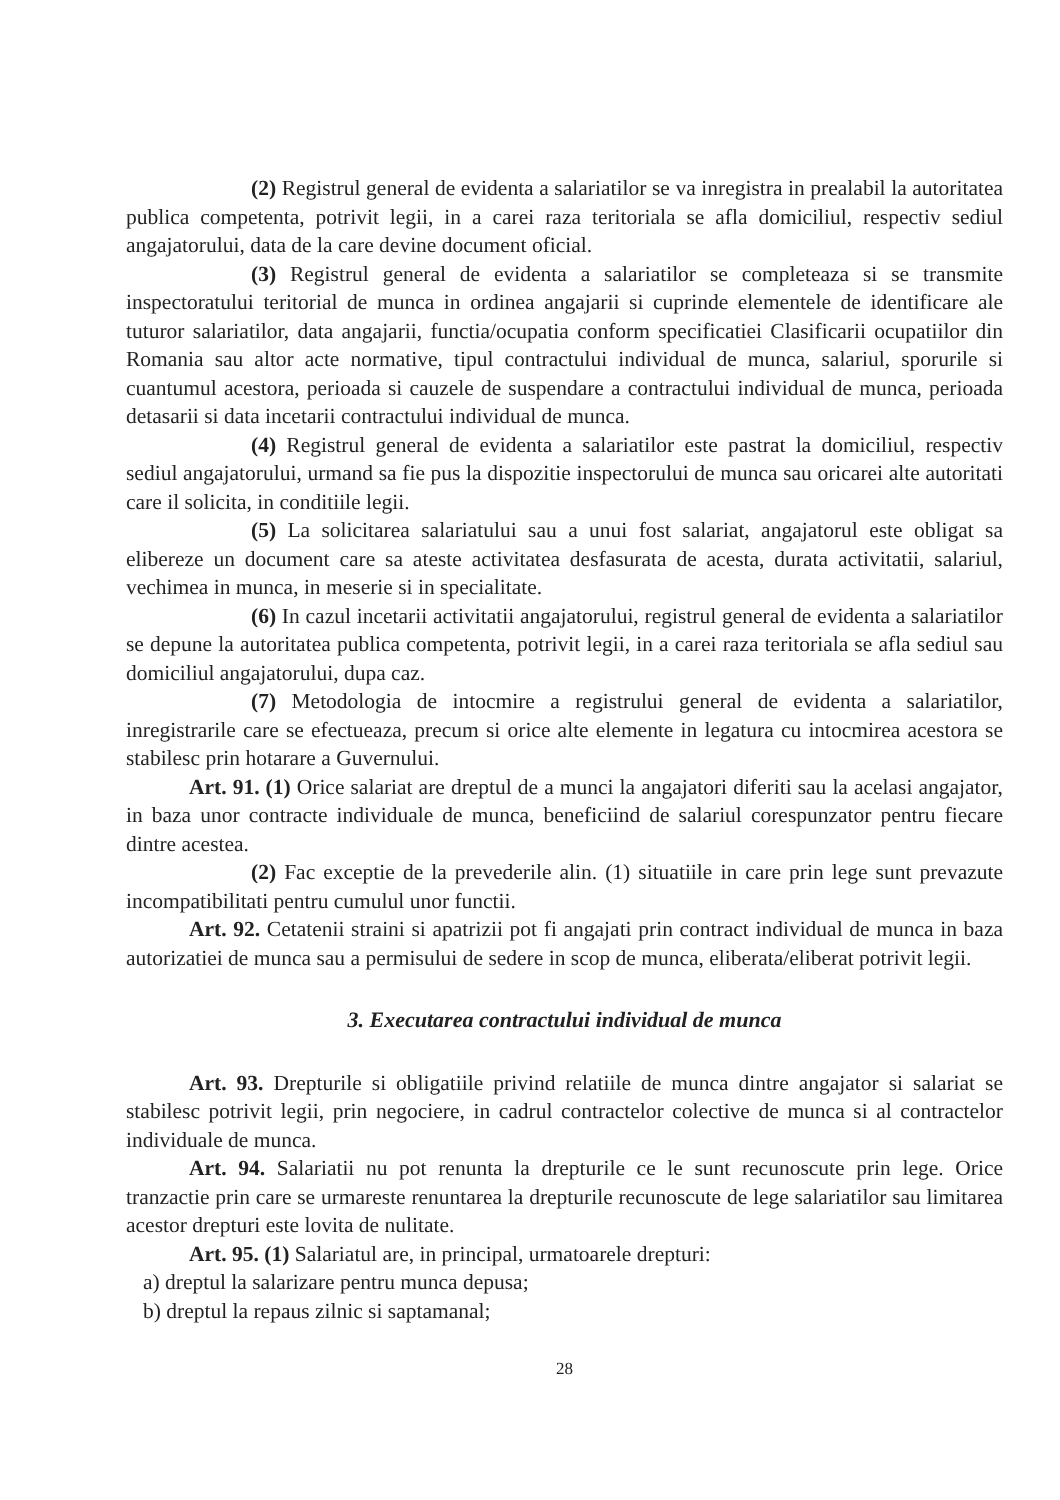(2) Registrul general de evidenta a salariatilor se va inregistra in prealabil la autoritatea publica competenta, potrivit legii, in a carei raza teritoriala se afla domiciliul, respectiv sediul angajatorului, data de la care devine document oficial.
(3) Registrul general de evidenta a salariatilor se completeaza si se transmite inspectoratului teritorial de munca in ordinea angajarii si cuprinde elementele de identificare ale tuturor salariatilor, data angajarii, functia/ocupatia conform specificatiei Clasificarii ocupatiilor din Romania sau altor acte normative, tipul contractului individual de munca, salariul, sporurile si cuantumul acestora, perioada si cauzele de suspendare a contractului individual de munca, perioada detasarii si data incetarii contractului individual de munca.
(4) Registrul general de evidenta a salariatilor este pastrat la domiciliul, respectiv sediul angajatorului, urmand sa fie pus la dispozitie inspectorului de munca sau oricarei alte autoritati care il solicita, in conditiile legii.
(5) La solicitarea salariatului sau a unui fost salariat, angajatorul este obligat sa elibereze un document care sa ateste activitatea desfasurata de acesta, durata activitatii, salariul, vechimea in munca, in meserie si in specialitate.
(6) In cazul incetarii activitatii angajatorului, registrul general de evidenta a salariatilor se depune la autoritatea publica competenta, potrivit legii, in a carei raza teritoriala se afla sediul sau domiciliul angajatorului, dupa caz.
(7) Metodologia de intocmire a registrului general de evidenta a salariatilor, inregistrarile care se efectueaza, precum si orice alte elemente in legatura cu intocmirea acestora se stabilesc prin hotarare a Guvernului.
Art. 91. (1) Orice salariat are dreptul de a munci la angajatori diferiti sau la acelasi angajator, in baza unor contracte individuale de munca, beneficiind de salariul corespunzator pentru fiecare dintre acestea.
(2) Fac exceptie de la prevederile alin. (1) situatiile in care prin lege sunt prevazute incompatibilitati pentru cumulul unor functii.
Art. 92. Cetatenii straini si apatrizii pot fi angajati prin contract individual de munca in baza autorizatiei de munca sau a permisului de sedere in scop de munca, eliberata/eliberat potrivit legii.
3. Executarea contractului individual de munca
Art. 93. Drepturile si obligatiile privind relatiile de munca dintre angajator si salariat se stabilesc potrivit legii, prin negociere, in cadrul contractelor colective de munca si al contractelor individuale de munca.
Art. 94. Salariatii nu pot renunta la drepturile ce le sunt recunoscute prin lege. Orice tranzactie prin care se urmareste renuntarea la drepturile recunoscute de lege salariatilor sau limitarea acestor drepturi este lovita de nulitate.
Art. 95. (1) Salariatul are, in principal, urmatoarele drepturi:
a) dreptul la salarizare pentru munca depusa;
b) dreptul la repaus zilnic si saptamanal;
28